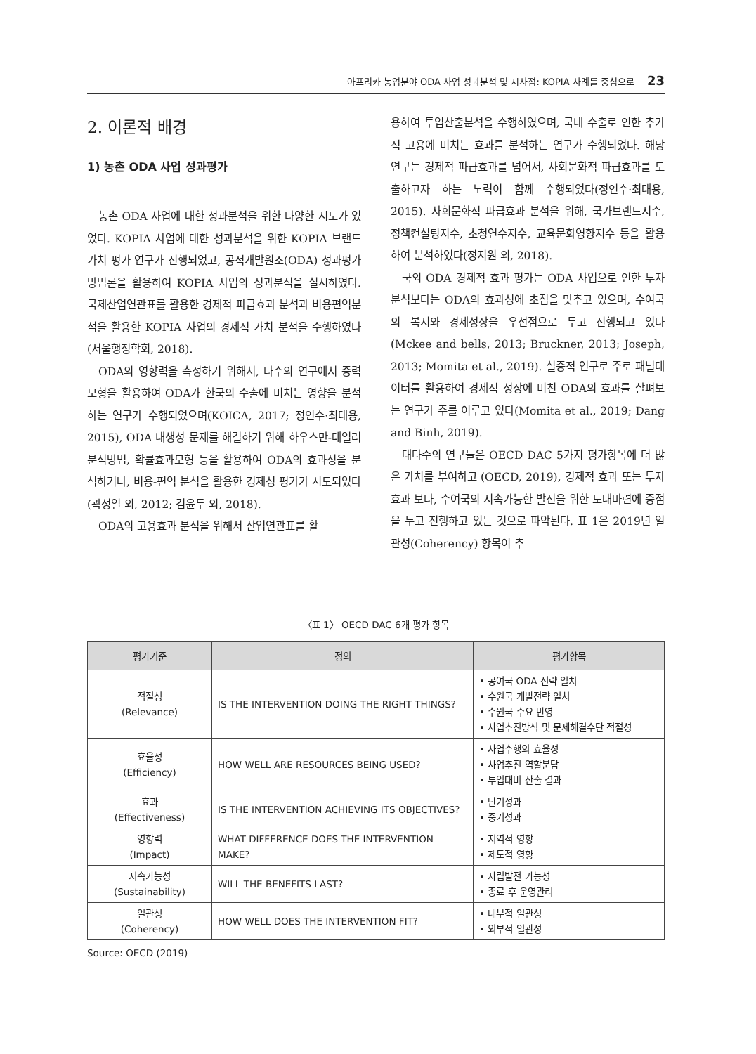아프리카 농업분야 ODA 사업 성과분석 및 시사점: KOPIA 사례를 중심으로 23
2. 이론적 배경
1) 농촌 ODA 사업 성과평가
농촌 ODA 사업에 대한 성과분석을 위한 다양한 시도가 있었다. KOPIA 사업에 대한 성과분석을 위한 KOPIA 브랜드 가치 평가 연구가 진행되었고, 공적개발원조(ODA) 성과평가 방법론을 활용하여 KOPIA 사업의 성과분석을 실시하였다. 국제산업연관표를 활용한 경제적 파급효과 분석과 비용편익분석을 활용한 KOPIA 사업의 경제적 가치 분석을 수행하였다(서울행정학회, 2018).
ODA의 영향력을 측정하기 위해서, 다수의 연구에서 중력모형을 활용하여 ODA가 한국의 수출에 미치는 영향을 분석하는 연구가 수행되었으며(KOICA, 2017; 정인수·최대용, 2015), ODA 내생성 문제를 해결하기 위해 하우스만-테일러 분석방법, 확률효과모형 등을 활용하여 ODA의 효과성을 분석하거나, 비용-편익 분석을 활용한 경제성 평가가 시도되었다(곽성일 외, 2012; 김윤두 외, 2018).
ODA의 고용효과 분석을 위해서 산업연관표를 활
용하여 투입산출분석을 수행하였으며, 국내 수출로 인한 추가적 고용에 미치는 효과를 분석하는 연구가 수행되었다. 해당 연구는 경제적 파급효과를 넘어서, 사회문화적 파급효과를 도출하고자 하는 노력이 함께 수행되었다(정인수·최대용, 2015). 사회문화적 파급효과 분석을 위해, 국가브랜드지수, 정책컨설팅지수, 초청연수지수, 교육문화영향지수 등을 활용하여 분석하였다(정지원 외, 2018).
국외 ODA 경제적 효과 평가는 ODA 사업으로 인한 투자분석보다는 ODA의 효과성에 초점을 맞추고 있으며, 수여국의 복지와 경제성장을 우선점으로 두고 진행되고 있다(Mckee and bells, 2013; Bruckner, 2013; Joseph, 2013; Momita et al., 2019). 실증적 연구로 주로 패널데이터를 활용하여 경제적 성장에 미친 ODA의 효과를 살펴보는 연구가 주를 이루고 있다(Momita et al., 2019; Dang and Binh, 2019).
대다수의 연구들은 OECD DAC 5가지 평가항목에 더 많은 가치를 부여하고 (OECD, 2019), 경제적 효과 또는 투자효과 보다, 수여국의 지속가능한 발전을 위한 토대마련에 중점을 두고 진행하고 있는 것으로 파악된다. 표 1은 2019년 일관성(Coherency) 항목이 추
〈표 1〉 OECD DAC 6개 평가 항목
| 평가기준 | 정의 | 평가항목 |
| --- | --- | --- |
| 적절성 (Relevance) | IS THE INTERVENTION DOING THE RIGHT THINGS? | • 공여국 ODA 전략 일치 • 수원국 개발전략 일치 • 수원국 수요 반영 • 사업추진방식 및 문제해결수단 적절성 |
| 효율성 (Efficiency) | HOW WELL ARE RESOURCES BEING USED? | • 사업수행의 효율성 • 사업추진 역할분담 • 투입대비 산출 결과 |
| 효과 (Effectiveness) | IS THE INTERVENTION ACHIEVING ITS OBJECTIVES? | • 단기성과 • 중기성과 |
| 영향력 (Impact) | WHAT DIFFERENCE DOES THE INTERVENTION MAKE? | • 지역적 영향 • 제도적 영향 |
| 지속가능성 (Sustainability) | WILL THE BENEFITS LAST? | • 자립발전 가능성 • 종료 후 운영관리 |
| 일관성 (Coherency) | HOW WELL DOES THE INTERVENTION FIT? | • 내부적 일관성 • 외부적 일관성 |
Source: OECD (2019)